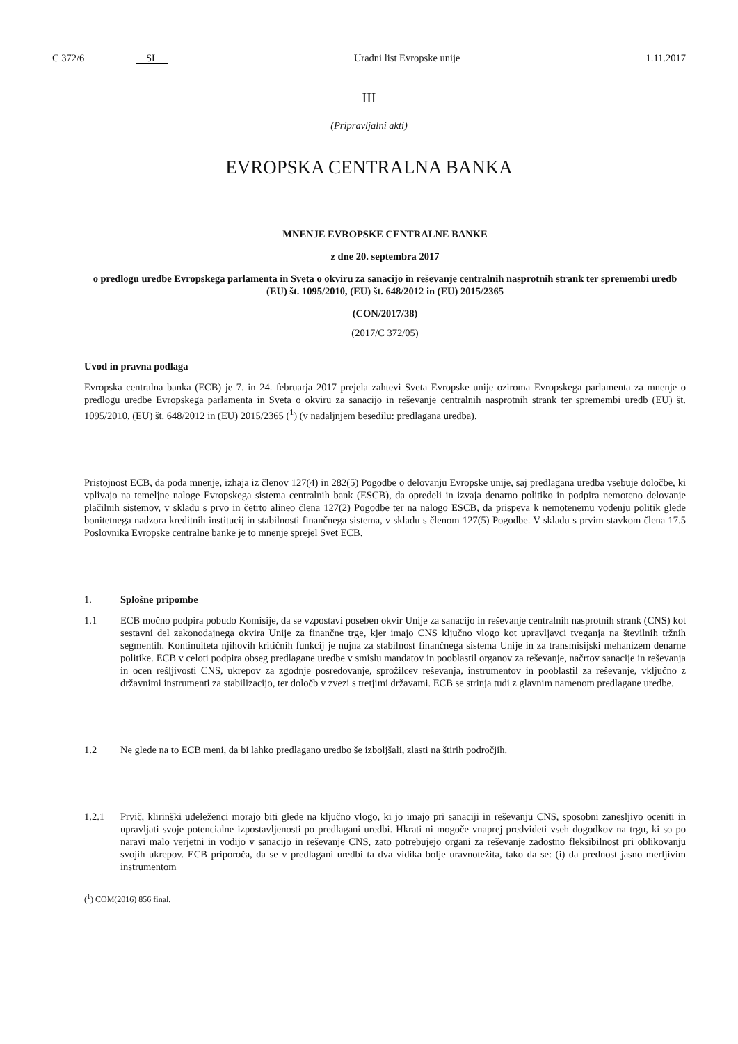C 372/6 SL Uradni list Evropske unije 1.11.2017
III
(Pripravljalni akti)
EVROPSKA CENTRALNA BANKA
MNENJE EVROPSKE CENTRALNE BANKE
z dne 20. septembra 2017
o predlogu uredbe Evropskega parlamenta in Sveta o okviru za sanacijo in reševanje centralnih nasprotnih strank ter spremembi uredb (EU) št. 1095/2010, (EU) št. 648/2012 in (EU) 2015/2365
(CON/2017/38)
(2017/C 372/05)
Uvod in pravna podlaga
Evropska centralna banka (ECB) je 7. in 24. februarja 2017 prejela zahtevi Sveta Evropske unije oziroma Evropskega parlamenta za mnenje o predlogu uredbe Evropskega parlamenta in Sveta o okviru za sanacijo in reševanje centralnih nasprotnih strank ter spremembi uredb (EU) št. 1095/2010, (EU) št. 648/2012 in (EU) 2015/2365 (<sup>1</sup>) (v nadaljnjem besedilu: predlagana uredba).
Pristojnost ECB, da poda mnenje, izhaja iz členov 127(4) in 282(5) Pogodbe o delovanju Evropske unije, saj predlagana uredba vsebuje določbe, ki vplivajo na temeljne naloge Evropskega sistema centralnih bank (ESCB), da opredeli in izvaja denarno politiko in podpira nemoteno delovanje plačilnih sistemov, v skladu s prvo in četrto alineo člena 127(2) Pogodbe ter na nalogo ESCB, da prispeva k nemotenemu vodenju politik glede bonitetnega nadzora kreditnih institucij in stabilnosti finančnega sistema, v skladu s členom 127(5) Pogodbe. V skladu s prvim stavkom člena 17.5 Poslovnika Evropske centralne banke je to mnenje sprejel Svet ECB.
1. Splošne pripombe
1.1 ECB močno podpira pobudo Komisije, da se vzpostavi poseben okvir Unije za sanacijo in reševanje centralnih nasprotnih strank (CNS) kot sestavni del zakonodajnega okvira Unije za finančne trge, kjer imajo CNS ključno vlogo kot upravljavci tveganja na številnih tržnih segmentih. Kontinuiteta njihovih kritičnih funkcij je nujna za stabilnost finančnega sistema Unije in za transmisijski mehanizem denarne politike. ECB v celoti podpira obseg predlagane uredbe v smislu mandatov in pooblastil organov za reševanje, načrtov sanacije in reševanja in ocen rešljivosti CNS, ukrepov za zgodnje posredovanje, sprožilcev reševanja, instrumentov in pooblastil za reševanje, vključno z državnimi instrumenti za stabilizacijo, ter določb v zvezi s tretjimi državami. ECB se strinja tudi z glavnim namenom predlagane uredbe.
1.2 Ne glede na to ECB meni, da bi lahko predlagano uredbo še izboljšali, zlasti na štirih področjih.
1.2.1 Prvič, klirinški udeleženci morajo biti glede na ključno vlogo, ki jo imajo pri sanaciji in reševanju CNS, sposobni zanesljivo oceniti in upravljati svoje potencialne izpostavljenosti po predlagani uredbi. Hkrati ni mogoče vnaprej predvideti vseh dogodkov na trgu, ki so po naravi malo verjetni in vodijo v sanacijo in reševanje CNS, zato potrebujejo organi za reševanje zadostno fleksibilnost pri oblikovanju svojih ukrepov. ECB priporoča, da se v predlagani uredbi ta dva vidika bolje uravnotežita, tako da se: (i) da prednost jasno merljivim instrumentom
(<sup>1</sup>) COM(2016) 856 final.